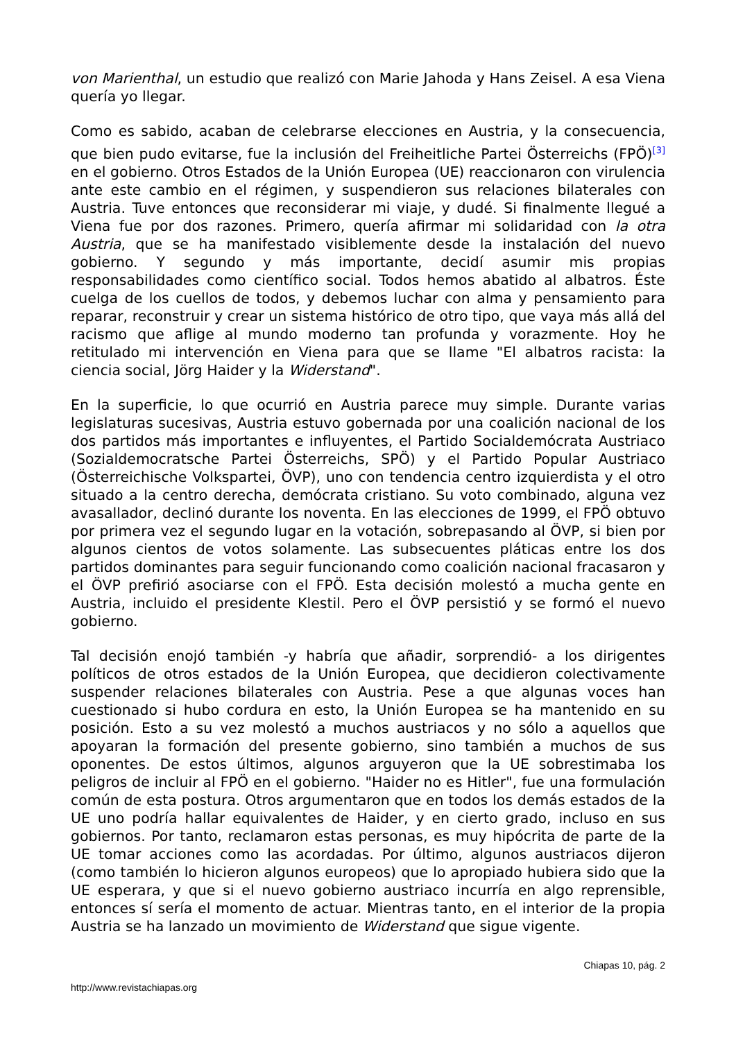von Marienthal, un estudio que realizó con Marie Jahoda y Hans Zeisel. A esa Viena quería yo llegar.
Como es sabido, acaban de celebrarse elecciones en Austria, y la consecuencia, que bien pudo evitarse, fue la inclusión del Freiheitliche Partei Österreichs (FPÖ)<sup>[3]</sup> en el gobierno. Otros Estados de la Unión Europea (UE) reaccionaron con virulencia ante este cambio en el régimen, y suspendieron sus relaciones bilaterales con Austria. Tuve entonces que reconsiderar mi viaje, y dudé. Si finalmente llegué a Viena fue por dos razones. Primero, quería afirmar mi solidaridad con la otra Austria, que se ha manifestado visiblemente desde la instalación del nuevo gobierno. Y segundo y más importante, decidí asumir mis propias responsabilidades como científico social. Todos hemos abatido al albatros. Éste cuelga de los cuellos de todos, y debemos luchar con alma y pensamiento para reparar, reconstruir y crear un sistema histórico de otro tipo, que vaya más allá del racismo que aflige al mundo moderno tan profunda y vorazmente. Hoy he retitulado mi intervención en Viena para que se llame "El albatros racista: la ciencia social, Jörg Haider y la Widerstand".
En la superficie, lo que ocurrió en Austria parece muy simple. Durante varias legislaturas sucesivas, Austria estuvo gobernada por una coalición nacional de los dos partidos más importantes e influyentes, el Partido Socialdemócrata Austriaco (Sozialdemocratsche Partei Österreichs, SPÖ) y el Partido Popular Austriaco (Österreichische Volkspartei, ÖVP), uno con tendencia centro izquierdista y el otro situado a la centro derecha, demócrata cristiano. Su voto combinado, alguna vez avasallador, declinó durante los noventa. En las elecciones de 1999, el FPÖ obtuvo por primera vez el segundo lugar en la votación, sobrepasando al ÖVP, si bien por algunos cientos de votos solamente. Las subsecuentes pláticas entre los dos partidos dominantes para seguir funcionando como coalición nacional fracasaron y el ÖVP prefirió asociarse con el FPÖ. Esta decisión molestó a mucha gente en Austria, incluido el presidente Klestil. Pero el ÖVP persistió y se formó el nuevo gobierno.
Tal decisión enojó también -y habría que añadir, sorprendió- a los dirigentes políticos de otros estados de la Unión Europea, que decidieron colectivamente suspender relaciones bilaterales con Austria. Pese a que algunas voces han cuestionado si hubo cordura en esto, la Unión Europea se ha mantenido en su posición. Esto a su vez molestó a muchos austriacos y no sólo a aquellos que apoyaran la formación del presente gobierno, sino también a muchos de sus oponentes. De estos últimos, algunos arguyeron que la UE sobrestimaba los peligros de incluir al FPÖ en el gobierno. "Haider no es Hitler", fue una formulación común de esta postura. Otros argumentaron que en todos los demás estados de la UE uno podría hallar equivalentes de Haider, y en cierto grado, incluso en sus gobiernos. Por tanto, reclamaron estas personas, es muy hipócrita de parte de la UE tomar acciones como las acordadas. Por último, algunos austriacos dijeron (como también lo hicieron algunos europeos) que lo apropiado hubiera sido que la UE esperara, y que si el nuevo gobierno austriaco incurría en algo reprensible, entonces sí sería el momento de actuar. Mientras tanto, en el interior de la propia Austria se ha lanzado un movimiento de Widerstand que sigue vigente.
Chiapas 10, pág. 2
http://www.revistachiapas.org